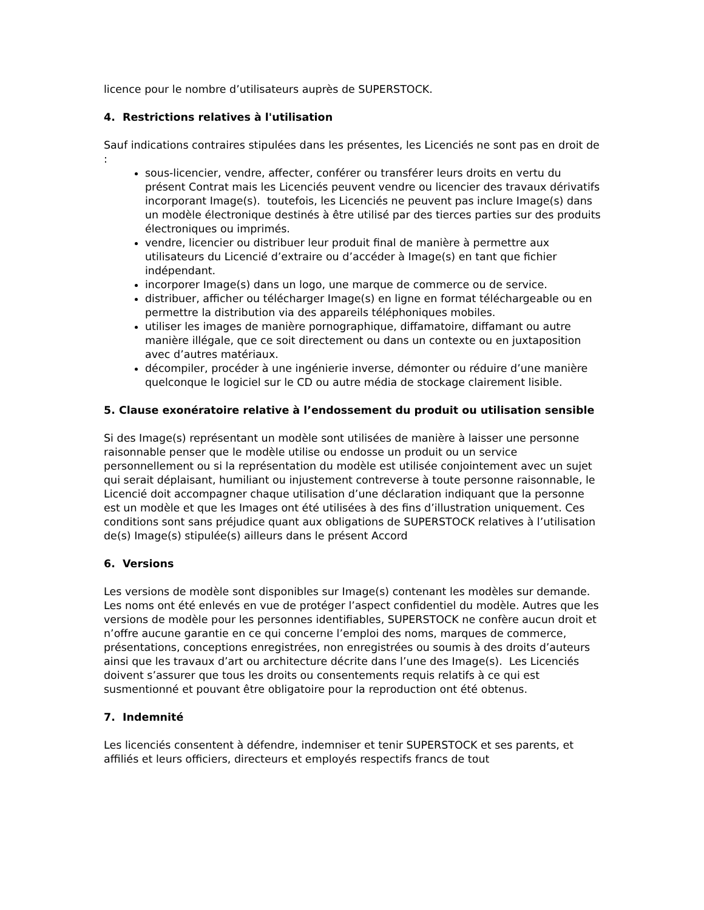licence pour le nombre d’utilisateurs auprès de SUPERSTOCK.
4. Restrictions relatives à l'utilisation
Sauf indications contraires stipulées dans les présentes, les Licenciés ne sont pas en droit de :
sous-licencier, vendre, affecter, conférer ou transférer leurs droits en vertu du présent Contrat mais les Licenciés peuvent vendre ou licencier des travaux dérivatifs incorporant Image(s). toutefois, les Licenciés ne peuvent pas inclure Image(s) dans un modèle électronique destinés à être utilisé par des tierces parties sur des produits électroniques ou imprimés.
vendre, licencier ou distribuer leur produit final de manière à permettre aux utilisateurs du Licencié d’extraire ou d’accéder à Image(s) en tant que fichier indépendant.
incorporer Image(s) dans un logo, une marque de commerce ou de service.
distribuer, afficher ou télécharger Image(s) en ligne en format téléchargeable ou en permettre la distribution via des appareils téléphoniques mobiles.
utiliser les images de manière pornographique, diffamatoire, diffamant ou autre manière illégale, que ce soit directement ou dans un contexte ou en juxtaposition avec d’autres matériaux.
décompiler, procéder à une ingénierie inverse, démonter ou réduire d’une manière quelconque le logiciel sur le CD ou autre média de stockage clairement lisible.
5. Clause exonératoire relative à l’endossement du produit ou utilisation sensible
Si des Image(s) représentant un modèle sont utilisées de manière à laisser une personne raisonnable penser que le modèle utilise ou endosse un produit ou un service personnellement ou si la représentation du modèle est utilisée conjointement avec un sujet qui serait déplaisant, humiliant ou injustement contreverse à toute personne raisonnable, le Licencié doit accompagner chaque utilisation d’une déclaration indiquant que la personne est un modèle et que les Images ont été utilisées à des fins d’illustration uniquement. Ces conditions sont sans préjudice quant aux obligations de SUPERSTOCK relatives à l’utilisation de(s) Image(s) stipulée(s) ailleurs dans le présent Accord
6. Versions
Les versions de modèle sont disponibles sur Image(s) contenant les modèles sur demande. Les noms ont été enlevés en vue de protéger l’aspect confidentiel du modèle. Autres que les versions de modèle pour les personnes identifiables, SUPERSTOCK ne confère aucun droit et n’offre aucune garantie en ce qui concerne l’emploi des noms, marques de commerce, présentations, conceptions enregistrées, non enregistrées ou soumis à des droits d’auteurs ainsi que les travaux d’art ou architecture décrite dans l’une des Image(s). Les Licenciés doivent s’assurer que tous les droits ou consentements requis relatifs à ce qui est susmentionné et pouvant être obligatoire pour la reproduction ont été obtenus.
7. Indemnité
Les licenciés consentent à défendre, indemniser et tenir SUPERSTOCK et ses parents, et affiliés et leurs officiers, directeurs et employés respectifs francs de tout